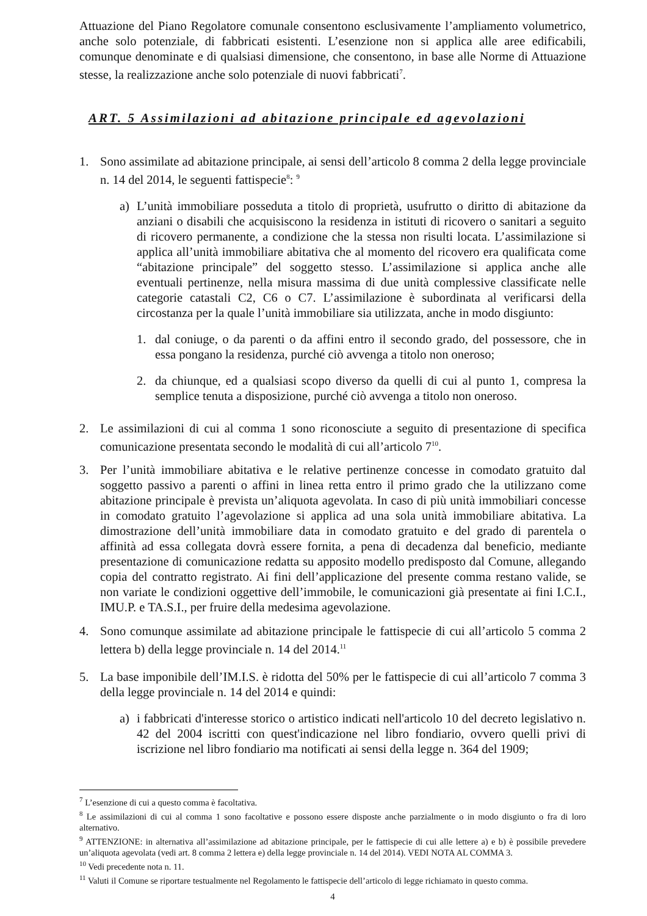Attuazione del Piano Regolatore comunale consentono esclusivamente l’ampliamento volumetrico, anche solo potenziale, di fabbricati esistenti. L’esenzione non si applica alle aree edificabili, comunque denominate e di qualsiasi dimensione, che consentono, in base alle Norme di Attuazione stesse, la realizzazione anche solo potenziale di nuovi fabbricati<sup>7</sup>.
ART. 5 Assimilazioni ad abitazione principale ed agevolazioni
1. Sono assimilate ad abitazione principale, ai sensi dell’articolo 8 comma 2 della legge provinciale n. 14 del 2014, le seguenti fattispecie<sup>8</sup>: <sup>9</sup>
a) L’unità immobiliare posseduta a titolo di proprietà, usufrutto o diritto di abitazione da anziani o disabili che acquisiscono la residenza in istituti di ricovero o sanitari a seguito di ricovero permanente, a condizione che la stessa non risulti locata. L’assimilazione si applica all’unità immobiliare abitativa che al momento del ricovero era qualificata come “abitazione principale” del soggetto stesso. L’assimilazione si applica anche alle eventuali pertinenze, nella misura massima di due unità complessive classificate nelle categorie catastali C2, C6 o C7. L’assimilazione è subordinata al verificarsi della circostanza per la quale l’unità immobiliare sia utilizzata, anche in modo disgiunto:
1. dal coniuge, o da parenti o da affini entro il secondo grado, del possessore, che in essa pongano la residenza, purché ciò avvenga a titolo non oneroso;
2. da chiunque, ed a qualsiasi scopo diverso da quelli di cui al punto 1, compresa la semplice tenuta a disposizione, purché ciò avvenga a titolo non oneroso.
2. Le assimilazioni di cui al comma 1 sono riconosciute a seguito di presentazione di specifica comunicazione presentata secondo le modalità di cui all’articolo 7<sup>10</sup>.
3. Per l’unità immobiliare abitativa e le relative pertinenze concesse in comodato gratuito dal soggetto passivo a parenti o affini in linea retta entro il primo grado che la utilizzano come abitazione principale è prevista un’aliquota agevolata. In caso di più unità immobiliari concesse in comodato gratuito l’agevolazione si applica ad una sola unità immobiliare abitativa. La dimostrazione dell’unità immobiliare data in comodato gratuito e del grado di parentela o affinità ad essa collegata dovrà essere fornita, a pena di decadenza dal beneficio, mediante presentazione di comunicazione redatta su apposito modello predisposto dal Comune, allegando copia del contratto registrato. Ai fini dell’applicazione del presente comma restano valide, se non variate le condizioni oggettive dell’immobile, le comunicazioni già presentate ai fini I.C.I., IMU.P. e TA.S.I., per fruire della medesima agevolazione.
4. Sono comunque assimilate ad abitazione principale le fattispecie di cui all’articolo 5 comma 2 lettera b) della legge provinciale n. 14 del 2014.<sup>11</sup>
5. La base imponibile dell’IM.I.S. è ridotta del 50% per le fattispecie di cui all’articolo 7 comma 3 della legge provinciale n. 14 del 2014 e quindi:
a) i fabbricati d'interesse storico o artistico indicati nell'articolo 10 del decreto legislativo n. 42 del 2004 iscritti con quest'indicazione nel libro fondiario, ovvero quelli privi di iscrizione nel libro fondiario ma notificati ai sensi della legge n. 364 del 1909;
<sup>7</sup> L’esenzione di cui a questo comma è facoltativa.
<sup>8</sup> Le assimilazioni di cui al comma 1 sono facoltative e possono essere disposte anche parzialmente o in modo disgiunto o fra di loro alternativo.
<sup>9</sup> ATTENZIONE: in alternativa all’assimilazione ad abitazione principale, per le fattispecie di cui alle lettere a) e b) è possibile prevedere un’aliquota agevolata (vedi art. 8 comma 2 lettera e) della legge provinciale n. 14 del 2014). VEDI NOTA AL COMMA 3.
<sup>10</sup> Vedi precedente nota n. 11.
<sup>11</sup> Valuti il Comune se riportare testualmente nel Regolamento le fattispecie dell’articolo di legge richiamato in questo comma.
4